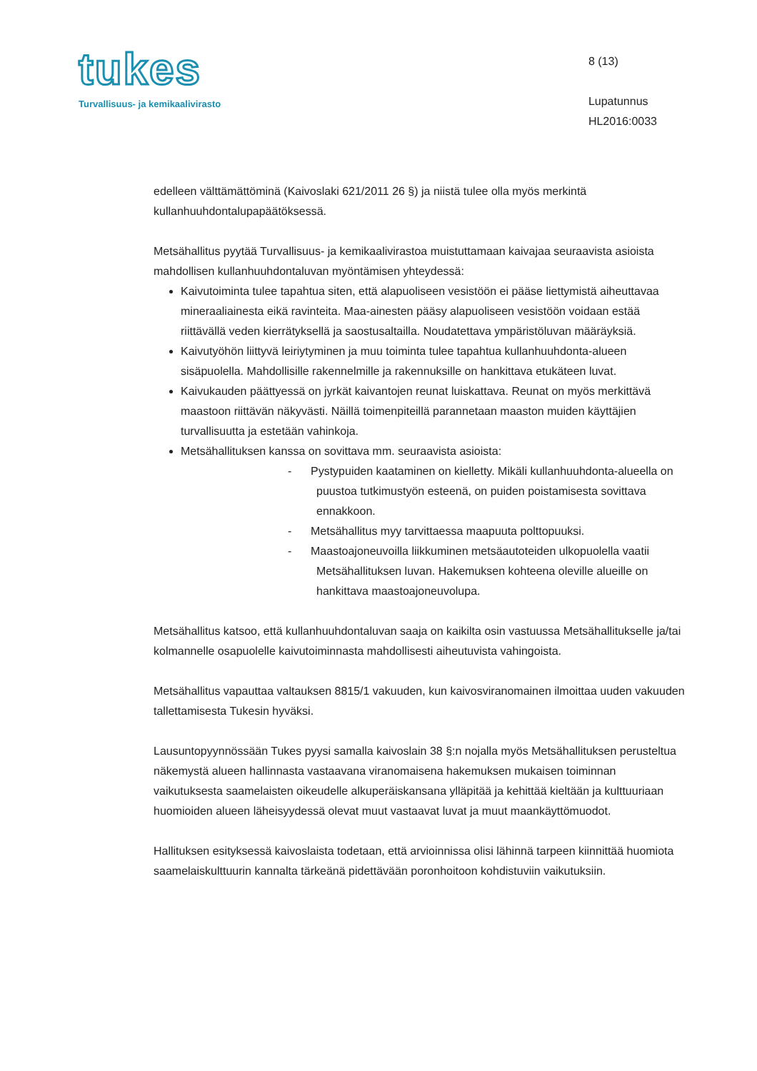tukes
Turvallisuus- ja kemikaalivirasto
8 (13)
Lupatunnus
HL2016:0033
edelleen välttämättöminä (Kaivoslaki 621/2011 26 §) ja niistä tulee olla myös merkintä kullanhuuhdontalupapäätöksessä.
Metsähallitus pyytää Turvallisuus- ja kemikaalivirastoa muistuttamaan kaivajaa seuraavista asioista mahdollisen kullanhuuhdontaluvan myöntämisen yhteydessä:
Kaivutoiminta tulee tapahtua siten, että alapuoliseen vesistöön ei pääse liettymistä aiheuttavaa mineraaliainesta eikä ravinteita. Maa-ainesten pääsy alapuoliseen vesistöön voidaan estää riittävällä veden kierrätyksellä ja saostusaltailla. Noudatettava ympäristöluvan määräyksiä.
Kaivutyöhön liittyvä leiriytyminen ja muu toiminta tulee tapahtua kullanhuuhdonta-alueen sisäpuolella. Mahdollisille rakennelmille ja rakennuksille on hankittava etukäteen luvat.
Kaivukauden päättyessä on jyrkät kaivantojen reunat luiskattava. Reunat on myös merkittävä maastoon riittävän näkyvästi. Näillä toimenpiteillä parannetaan maaston muiden käyttäjien turvallisuutta ja estetään vahinkoja.
Metsähallituksen kanssa on sovittava mm. seuraavista asioista:
- Pystypuiden kaataminen on kielletty. Mikäli kullanhuuhdonta-alueella on puustoa tutkimustyön esteenä, on puiden poistamisesta sovittava ennakkoon.
- Metsähallitus myy tarvittaessa maapuuta polttopuuksi.
- Maastoajoneuvoilla liikkuminen metsäautoteiden ulkopuolella vaatii Metsähallituksen luvan. Hakemuksen kohteena oleville alueille on hankittava maastoajoneuvolupa.
Metsähallitus katsoo, että kullanhuuhdontaluvan saaja on kaikilta osin vastuussa Metsähallitukselle ja/tai kolmannelle osapuolelle kaivutoiminnasta mahdollisesti aiheutuvista vahingoista.
Metsähallitus vapauttaa valtauksen 8815/1 vakuuden, kun kaivosviranomainen ilmoittaa uuden vakuuden tallettamisesta Tukesin hyväksi.
Lausuntopyynnössään Tukes pyysi samalla kaivoslain 38 §:n nojalla myös Metsähallituksen perusteltua näkemystä alueen hallinnasta vastaavana viranomaisena hakemuksen mukaisen toiminnan vaikutuksesta saamelaisten oikeudelle alkuperäiskansana ylläpitää ja kehittää kieltään ja kulttuuriaan huomioiden alueen läheisyydessä olevat muut vastaavat luvat ja muut maankäyttömuodot.
Hallituksen esityksessä kaivoslaista todetaan, että arvioinnissa olisi lähinnä tarpeen kiinnittää huomiota saamelaiskulttuurin kannalta tärkeänä pidettävään poronhoitoon kohdistuviin vaikutuksiin.